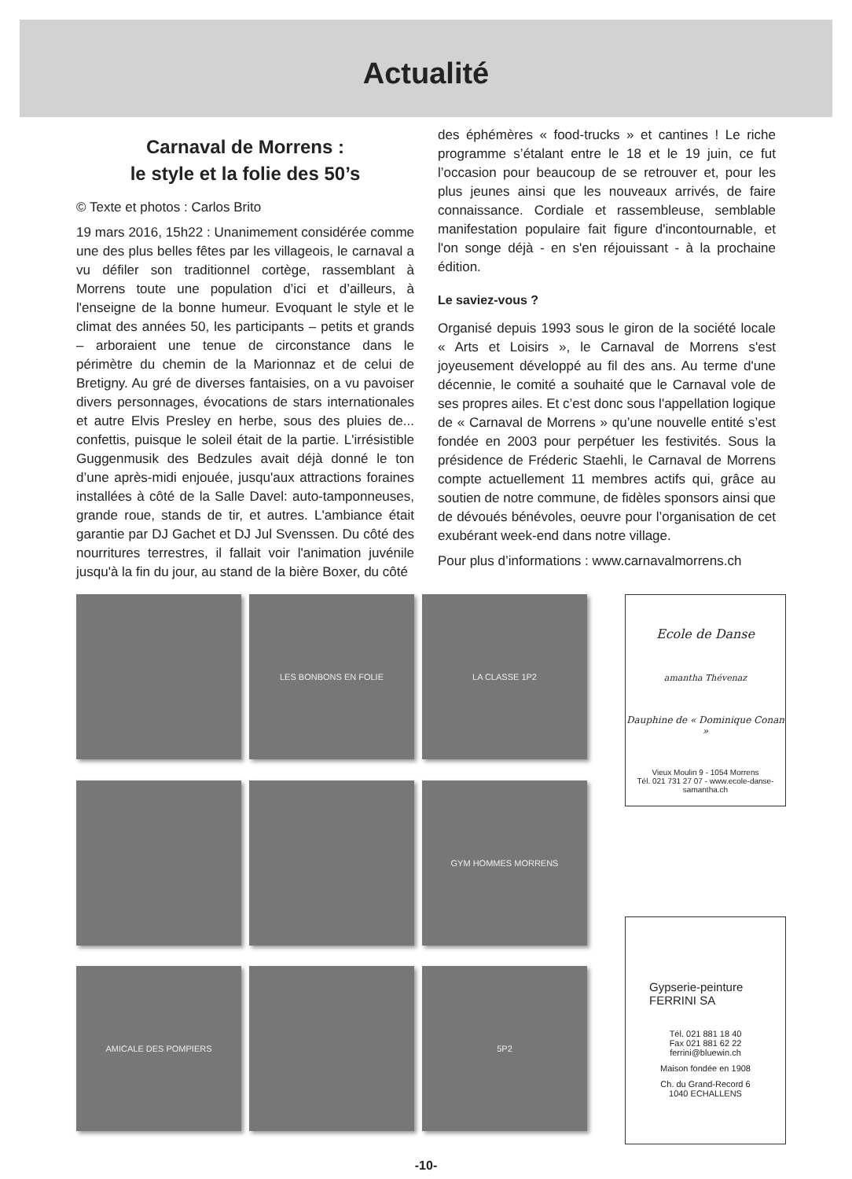Actualité
Carnaval de Morrens :
le style et la folie des 50’s
© Texte et photos : Carlos Brito
19 mars 2016, 15h22 : Unanimement considérée comme une des plus belles fêtes par les villageois, le carnaval a vu défiler son traditionnel cortège, rassemblant à Morrens toute une population d’ici et d’ailleurs, à l'enseigne de la bonne humeur. Evoquant le style et le climat des années 50, les participants – petits et grands – arboraient une tenue de circonstance dans le périmètre du chemin de la Marionnaz et de celui de Bretigny. Au gré de diverses fantaisies, on a vu pavoiser divers personnages, évocations de stars internationales et autre Elvis Presley en herbe, sous des pluies de... confettis, puisque le soleil était de la partie. L'irrésistible Guggenmusik des Bedzules avait déjà donné le ton d’une après-midi enjouée, jusqu'aux attractions foraines installées à côté de la Salle Davel: auto-tamponneuses, grande roue, stands de tir, et autres. L'ambiance était garantie par DJ Gachet et DJ Jul Svenssen. Du côté des nourritures terrestres, il fallait voir l'animation juvénile jusqu'à la fin du jour, au stand de la bière Boxer, du côté
des éphémères « food-trucks » et cantines ! Le riche programme s’étalant entre le 18 et le 19 juin, ce fut l’occasion pour beaucoup de se retrouver et, pour les plus jeunes ainsi que les nouveaux arrivés, de faire connaissance. Cordiale et rassembleuse, semblable manifestation populaire fait figure d'incontournable, et l'on songe déjà - en s'en réjouissant - à la prochaine édition.
Le saviez-vous ?
Organisé depuis 1993 sous le giron de la société locale « Arts et Loisirs », le Carnaval de Morrens s'est joyeusement développé au fil des ans. Au terme d'une décennie, le comité a souhaité que le Carnaval vole de ses propres ailes. Et c’est donc sous l'appellation logique de « Carnaval de Morrens » qu’une nouvelle entité s’est fondée en 2003 pour perpétuer les festivités. Sous la présidence de Fréderic Staehli, le Carnaval de Morrens compte actuellement 11 membres actifs qui, grâce au soutien de notre commune, de fidèles sponsors ainsi que de dévoués bénévoles, oeuvre pour l’organisation de cet exubérant week-end dans notre village.
Pour plus d’informations : www.carnavalmorrens.ch
LES BONBONS EN FOLIE
LA CLASSE 1P2
GYM HOMMES MORRENS
AMICALE DES POMPIERS
5P2
Ecole de Danse
amantha Thévenaz
Dauphine de « Dominique Conan »
Vieux Moulin 9 - 1054 Morrens
Tél. 021 731 27 07 - www.ecole-danse-samantha.ch
Gypserie-peinture
FERRINI SA
Tél. 021 881 18 40
Fax 021 881 62 22
ferrini@bluewin.ch
Maison fondée en 1908
Ch. du Grand-Record 6
1040 ECHALLENS
-10-